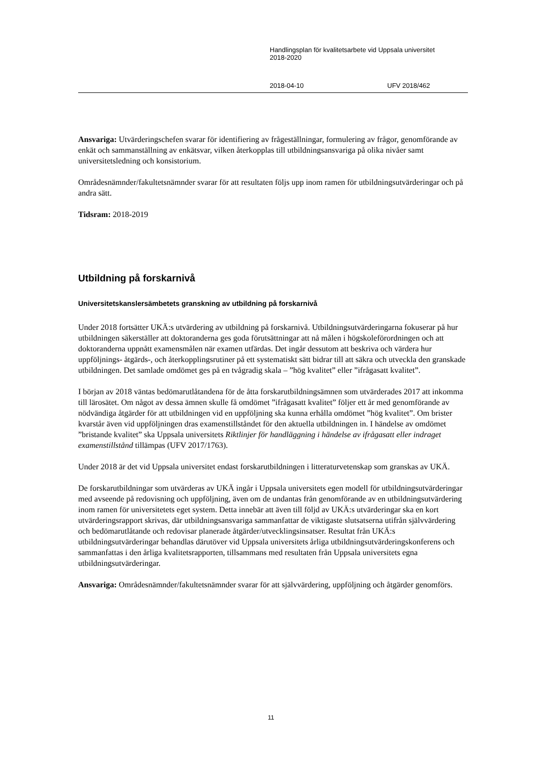Handlingsplan för kvalitetsarbete vid Uppsala universitet
2018-2020
2018-04-10 UFV 2018/462
Ansvariga: Utvärderingschefen svarar för identifiering av frågeställningar, formulering av frågor, genomförande av enkät och sammanställning av enkätsvar, vilken återkopplas till utbildningsansvariga på olika nivåer samt universitetsledning och konsistorium.
Områdesnämnder/fakultetsnämnder svarar för att resultaten följs upp inom ramen för utbildningsutvärderingar och på andra sätt.
Tidsram: 2018-2019
Utbildning på forskarnivå
Universitetskanslersämbetets granskning av utbildning på forskarnivå
Under 2018 fortsätter UKÄ:s utvärdering av utbildning på forskarnivå. Utbildningsutvärderingarna fokuserar på hur utbildningen säkerställer att doktoranderna ges goda förutsättningar att nå målen i högskoleförordningen och att doktoranderna uppnått examensmålen när examen utfärdas. Det ingår dessutom att beskriva och värdera hur uppföljnings- åtgärds-, och återkopplingsrutiner på ett systematiskt sätt bidrar till att säkra och utveckla den granskade utbildningen. Det samlade omdömet ges på en tvågradig skala – ”hög kvalitet” eller ”ifrågasatt kvalitet”.
I början av 2018 väntas bedömarutlåtandena för de åtta forskarutbildningsämnen som utvärderades 2017 att inkomma till lärosätet. Om något av dessa ämnen skulle få omdömet ”ifrågasatt kvalitet” följer ett år med genomförande av nödvändiga åtgärder för att utbildningen vid en uppföljning ska kunna erhålla omdömet ”hög kvalitet”. Om brister kvarstår även vid uppföljningen dras examenstillståndet för den aktuella utbildningen in. I händelse av omdömet ”bristande kvalitet” ska Uppsala universitets Riktlinjer för handläggning i händelse av ifrågasatt eller indraget examenstillstånd tillämpas (UFV 2017/1763).
Under 2018 är det vid Uppsala universitet endast forskarutbildningen i litteraturvetenskap som granskas av UKÄ.
De forskarutbildningar som utvärderas av UKÄ ingår i Uppsala universitets egen modell för utbildningsutvärderingar med avseende på redovisning och uppföljning, även om de undantas från genomförande av en utbildningsutvärdering inom ramen för universitetets eget system. Detta innebär att även till följd av UKÄ:s utvärderingar ska en kort utvärderingsrapport skrivas, där utbildningsansvariga sammanfattar de viktigaste slutsatserna utifrån självvärdering och bedömarutlåtande och redovisar planerade åtgärder/utvecklingsinsatser. Resultat från UKÄ:s utbildningsutvärderingar behandlas därutöver vid Uppsala universitets årliga utbildningsutvärderingskonferens och sammanfattas i den årliga kvalitetsrapporten, tillsammans med resultaten från Uppsala universitets egna utbildningsutvärderingar.
Ansvariga: Områdesnämnder/fakultetsnämnder svarar för att självvärdering, uppföljning och åtgärder genomförs.
11